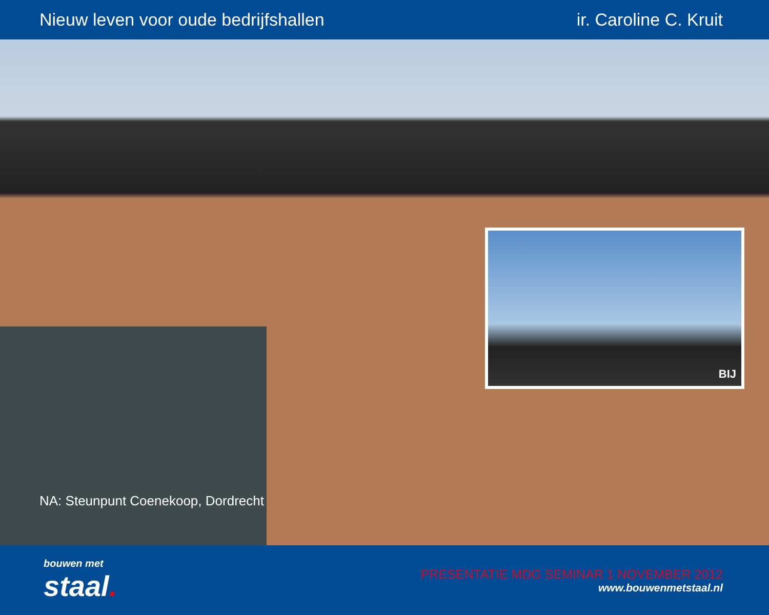Nieuw leven voor oude bedrijfshallen
ir. Caroline C. Kruit
BIJ
NA: Steunpunt Coenekoop, Dordrecht
bouwen met
staal.
PRESENTATIE MDG SEMINAR 1 NOVEMBER 2012
www.bouwenmetstaal.nl